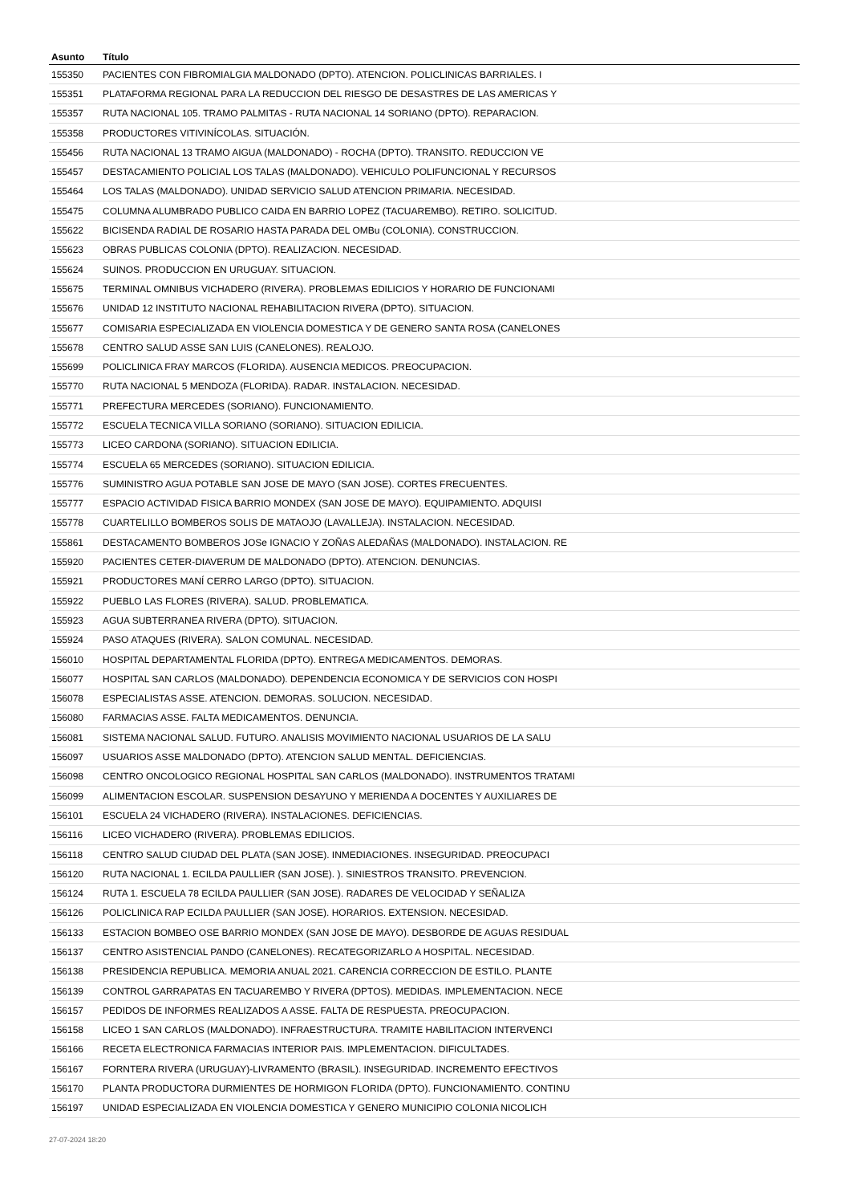| Asunto | Título |
| --- | --- |
| 155350 | PACIENTES CON FIBROMIALGIA MALDONADO (DPTO). ATENCION. POLICLINICAS BARRIALES. I |
| 155351 | PLATAFORMA REGIONAL PARA LA REDUCCION DEL RIESGO DE DESASTRES DE LAS AMERICAS Y |
| 155357 | RUTA NACIONAL 105. TRAMO PALMITAS - RUTA NACIONAL 14 SORIANO (DPTO). REPARACION. |
| 155358 | PRODUCTORES VITIVINÍCOLAS. SITUACIÓN. |
| 155456 | RUTA NACIONAL 13 TRAMO AIGUA (MALDONADO) - ROCHA (DPTO). TRANSITO. REDUCCION VE |
| 155457 | DESTACAMIENTO POLICIAL LOS TALAS (MALDONADO). VEHICULO POLIFUNCIONAL Y RECURSOS |
| 155464 | LOS TALAS (MALDONADO). UNIDAD SERVICIO SALUD ATENCION PRIMARIA. NECESIDAD. |
| 155475 | COLUMNA ALUMBRADO PUBLICO CAIDA EN BARRIO LOPEZ (TACUAREMBO). RETIRO. SOLICITUD. |
| 155622 | BICISENDA RADIAL DE ROSARIO HASTA PARADA DEL OMBu (COLONIA). CONSTRUCCION. |
| 155623 | OBRAS PUBLICAS COLONIA (DPTO). REALIZACION. NECESIDAD. |
| 155624 | SUINOS. PRODUCCION EN URUGUAY. SITUACION. |
| 155675 | TERMINAL OMNIBUS VICHADERO (RIVERA). PROBLEMAS EDILICIOS Y HORARIO DE FUNCIONAMI |
| 155676 | UNIDAD 12 INSTITUTO NACIONAL REHABILITACION RIVERA (DPTO). SITUACION. |
| 155677 | COMISARIA ESPECIALIZADA EN VIOLENCIA DOMESTICA Y DE GENERO SANTA ROSA (CANELONES |
| 155678 | CENTRO SALUD ASSE SAN LUIS (CANELONES). REALOJO. |
| 155699 | POLICLINICA FRAY MARCOS (FLORIDA). AUSENCIA MEDICOS. PREOCUPACION. |
| 155770 | RUTA NACIONAL 5 MENDOZA (FLORIDA). RADAR. INSTALACION. NECESIDAD. |
| 155771 | PREFECTURA MERCEDES (SORIANO). FUNCIONAMIENTO. |
| 155772 | ESCUELA TECNICA VILLA SORIANO (SORIANO). SITUACION EDILICIA. |
| 155773 | LICEO CARDONA (SORIANO). SITUACION EDILICIA. |
| 155774 | ESCUELA 65 MERCEDES (SORIANO). SITUACION EDILICIA. |
| 155776 | SUMINISTRO AGUA POTABLE SAN JOSE DE MAYO (SAN JOSE). CORTES FRECUENTES. |
| 155777 | ESPACIO ACTIVIDAD FISICA BARRIO MONDEX (SAN JOSE DE MAYO). EQUIPAMIENTO. ADQUISI |
| 155778 | CUARTELILLO BOMBEROS SOLIS DE MATAOJO (LAVALLEJA). INSTALACION. NECESIDAD. |
| 155861 | DESTACAMENTO BOMBEROS JOSe IGNACIO Y ZOÑAS ALEDAÑAS (MALDONADO). INSTALACION. RE |
| 155920 | PACIENTES CETER-DIAVERUM DE MALDONADO (DPTO). ATENCION. DENUNCIAS. |
| 155921 | PRODUCTORES MANÍ CERRO LARGO (DPTO). SITUACION. |
| 155922 | PUEBLO LAS FLORES (RIVERA). SALUD. PROBLEMATICA. |
| 155923 | AGUA SUBTERRANEA RIVERA (DPTO). SITUACION. |
| 155924 | PASO ATAQUES (RIVERA). SALON COMUNAL. NECESIDAD. |
| 156010 | HOSPITAL DEPARTAMENTAL FLORIDA (DPTO). ENTREGA MEDICAMENTOS. DEMORAS. |
| 156077 | HOSPITAL SAN CARLOS (MALDONADO). DEPENDENCIA ECONOMICA Y DE SERVICIOS CON HOSPI |
| 156078 | ESPECIALISTAS ASSE. ATENCION. DEMORAS. SOLUCION. NECESIDAD. |
| 156080 | FARMACIAS ASSE. FALTA MEDICAMENTOS. DENUNCIA. |
| 156081 | SISTEMA NACIONAL SALUD. FUTURO. ANALISIS MOVIMIENTO NACIONAL USUARIOS DE LA SALU |
| 156097 | USUARIOS ASSE MALDONADO (DPTO). ATENCION SALUD MENTAL. DEFICIENCIAS. |
| 156098 | CENTRO ONCOLOGICO REGIONAL HOSPITAL SAN CARLOS (MALDONADO). INSTRUMENTOS TRATAMI |
| 156099 | ALIMENTACION ESCOLAR. SUSPENSION DESAYUNO Y MERIENDA A DOCENTES Y AUXILIARES DE |
| 156101 | ESCUELA 24 VICHADERO (RIVERA). INSTALACIONES. DEFICIENCIAS. |
| 156116 | LICEO VICHADERO (RIVERA). PROBLEMAS EDILICIOS. |
| 156118 | CENTRO SALUD CIUDAD DEL PLATA (SAN JOSE). INMEDIACIONES. INSEGURIDAD. PREOCUPACI |
| 156120 | RUTA NACIONAL 1. ECILDA PAULLIER (SAN JOSE). ). SINIESTROS TRANSITO. PREVENCION. |
| 156124 | RUTA 1. ESCUELA 78 ECILDA PAULLIER (SAN JOSE). RADARES DE VELOCIDAD Y SEÑALIZA |
| 156126 | POLICLINICA RAP ECILDA PAULLIER (SAN JOSE). HORARIOS. EXTENSION. NECESIDAD. |
| 156133 | ESTACION BOMBEO OSE BARRIO MONDEX (SAN JOSE DE MAYO). DESBORDE DE AGUAS RESIDUAL |
| 156137 | CENTRO ASISTENCIAL PANDO (CANELONES). RECATEGORIZARLO A HOSPITAL. NECESIDAD. |
| 156138 | PRESIDENCIA REPUBLICA. MEMORIA ANUAL 2021. CARENCIA CORRECCION DE ESTILO. PLANTE |
| 156139 | CONTROL GARRAPATAS EN TACUAREMBO Y RIVERA (DPTOS). MEDIDAS. IMPLEMENTACION. NECE |
| 156157 | PEDIDOS DE INFORMES REALIZADOS A ASSE. FALTA DE RESPUESTA. PREOCUPACION. |
| 156158 | LICEO 1 SAN CARLOS (MALDONADO). INFRAESTRUCTURA. TRAMITE HABILITACION INTERVENCI |
| 156166 | RECETA ELECTRONICA FARMACIAS INTERIOR PAIS. IMPLEMENTACION. DIFICULTADES. |
| 156167 | FORNTERA RIVERA (URUGUAY)-LIVRAMENTO (BRASIL). INSEGURIDAD. INCREMENTO EFECTIVOS |
| 156170 | PLANTA PRODUCTORA DURMIENTES DE HORMIGON FLORIDA (DPTO). FUNCIONAMIENTO. CONTINU |
| 156197 | UNIDAD ESPECIALIZADA EN VIOLENCIA DOMESTICA Y GENERO MUNICIPIO COLONIA NICOLICH |
27-07-2024 18:20